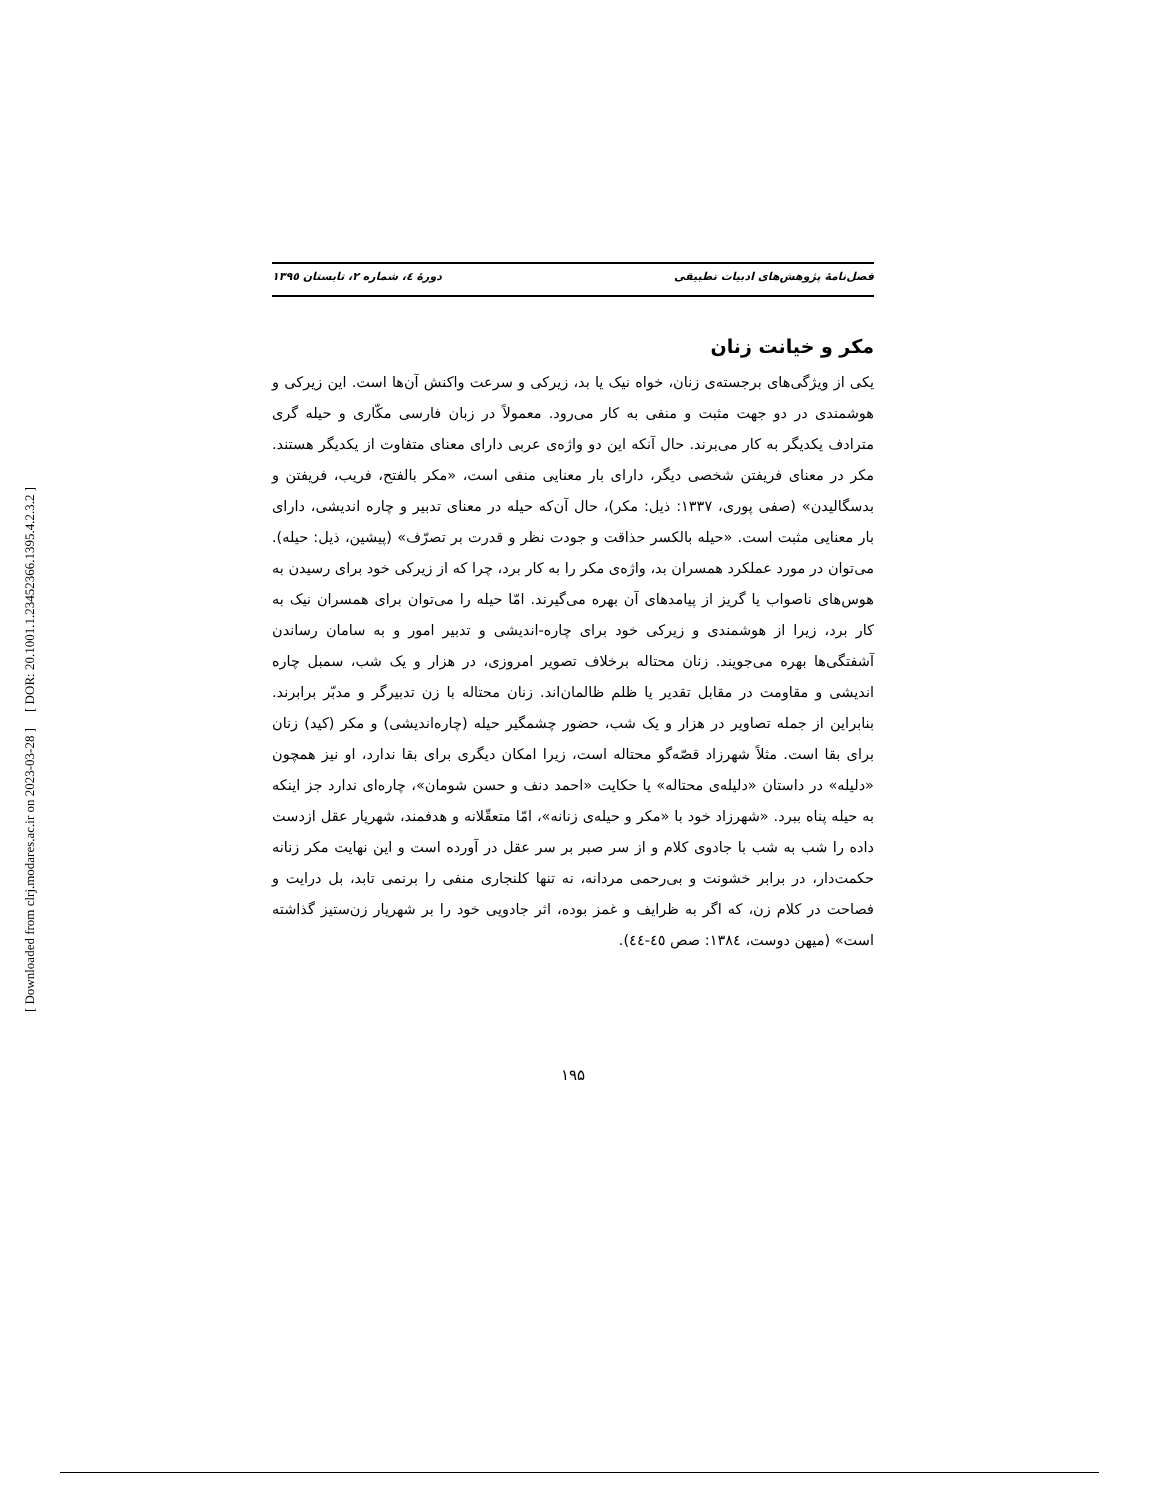[ DOR: 20.1001.1.23452366.1395.4.2.3.2 ]
[ Downloaded from clrj.modares.ac.ir on 2023-03-28 ]
فصل‌نامهٔ پژوهش‌های ادبیات تطبیقی دورهٔ ٤، شماره ٢، تابستان ١٣٩٥
مکر و خیانت زنان
یکی از ویژگی‌های برجسته‌ی زنان، خواه نیک یا بد، زیرکی و سرعت واکنش آن‌ها است. این زیرکی و هوشمندی در دو جهت مثبت و منفی به کار می‌رود. معمولاً در زبان فارسی مکّاری و حیله گری مترادف یکدیگر به کار می‌برند. حال آنکه این دو واژه‌ی عربی دارای معنای متفاوت از یکدیگر هستند. مکر در معنای فریفتن شخصی دیگر، دارای بار معنایی منفی است، «مکر بالفتح، فریب، فریفتن و بدسگالیدن» (صفی پوری، ۱۳۳۷: ذیل: مکر)، حال آن‌که حیله در معنای تدبیر و چاره اندیشی، دارای بار معنایی مثبت است. «حیله بالکسر حذاقت و جودت نظر و قدرت بر تصرّف» (پیشین، ذیل: حیله). می‌توان در مورد عملکرد همسران بد، واژه‌ی مکر را به کار برد، چرا که از زیرکی خود برای رسیدن به هوس‌های ناصواب یا گریز از پیامدهای آن بهره می‌گیرند. امّا حیله را می‌توان برای همسران نیک به کار برد، زیرا از هوشمندی و زیرکی خود برای چاره-اندیشی و تدبیر امور و به سامان رساندن آشفتگی‌ها بهره می‌جویند. زنان محتاله برخلاف تصویر امروزی، در هزار و یک شب، سمبل چاره اندیشی و مقاومت در مقابل تقدیر یا ظلم ظالمان‌اند. زنان محتاله با زن تدبیرگر و مدبّر برابرند. بنابراین از جمله تصاویر در هزار و یک شب، حضور چشمگیر حیله (چاره‌اندیشی) و مکر (کید) زنان برای بقا است. مثلاً شهرزاد قصّه‌گو محتاله است، زیرا امکان دیگری برای بقا ندارد، او نیز همچون «دلیله» در داستان «دلیله‌ی محتاله» یا حکایت «احمد دنف و حسن شومان»، چاره‌ای ندارد جز اینکه به حیله پناه ببرد. «شهرزاد خود با «مکر و حیله‌ی زنانه»، امّا متعقّلانه و هدفمند، شهریار عقل ازدست داده را شب به شب با جادوی کلام و از سر صبر بر سر عقل در آورده است و این نهایت مکر زنانه حکمت‌دار، در برابر خشونت و بی‌رحمی مردانه، نه تنها کلنجاری منفی را برنمی تابد، بل درایت و فصاحت در کلام زن، که اگر به ظرایف و غمز بوده، اثر جادویی خود را بر شهریار زن‌ستیز گذاشته است» (میهن دوست، ١٣٨٤: صص ٤٥-٤٤).
۱۹۵